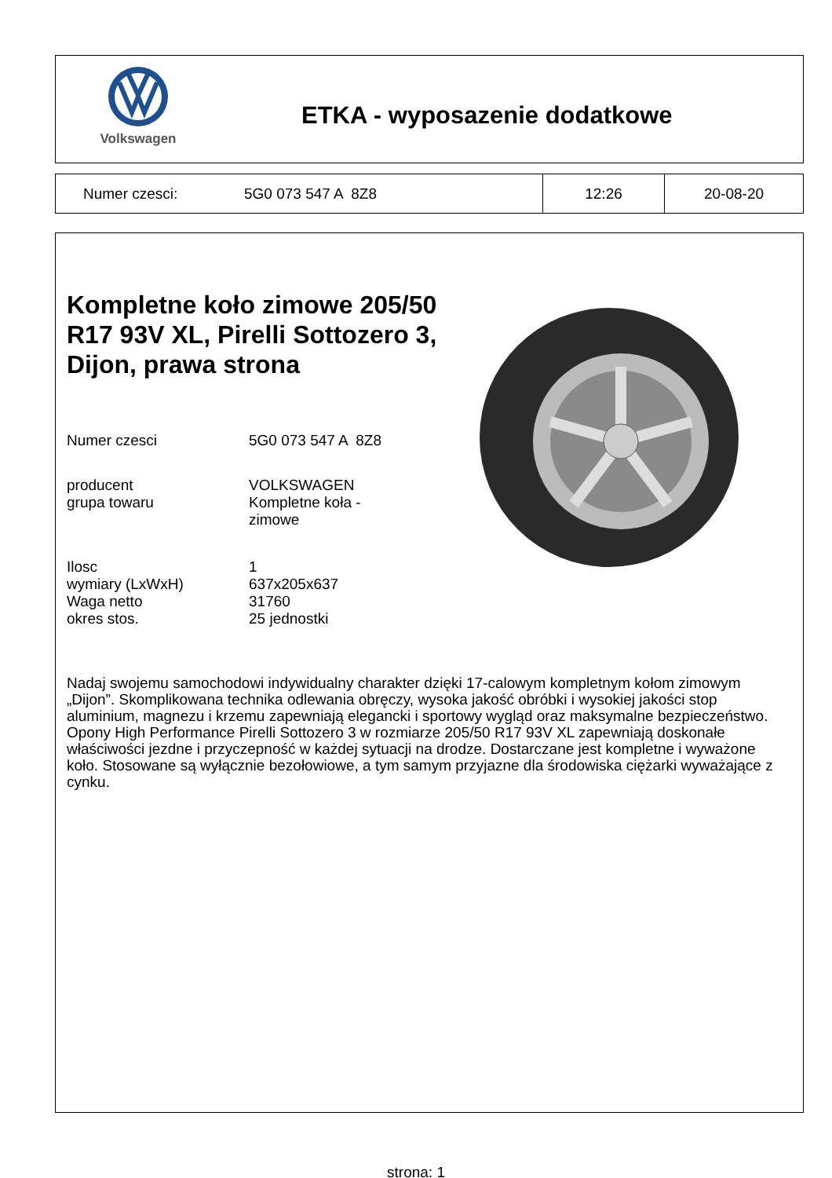Volkswagen
ETKA - wyposazenie dodatkowe
| Numer czesci: | 5G0 073 547 A 8Z8 | 12:26 | 20-08-20 |
Kompletne koło zimowe 205/50 R17 93V XL, Pirelli Sottozero 3, Dijon, prawa strona
| Numer czesci | 5G0 073 547 A 8Z8 |
| producent | VOLKSWAGEN |
| grupa towaru | Kompletne koła - zimowe |
| Ilosc | 1 |
| wymiary (LxWxH) | 637x205x637 |
| Waga netto | 31760 |
| okres stos. | 25 jednostki |
Nadaj swojemu samochodowi indywidualny charakter dzięki 17-calowym kompletnym kołom zimowym „Dijon”. Skomplikowana technika odlewania obręczy, wysoka jakość obróbki i wysokiej jakości stop aluminium, magnezu i krzemu zapewniają elegancki i sportowy wygląd oraz maksymalne bezpieczeństwo. Opony High Performance Pirelli Sottozero 3 w rozmiarze 205/50 R17 93V XL zapewniają doskonałe właściwości jezdne i przyczepność w każdej sytuacji na drodze. Dostarczane jest kompletne i wyważone koło. Stosowane są wyłącznie bezołowiowe, a tym samym przyjazne dla środowiska ciężarki wyważające z cynku.
strona: 1